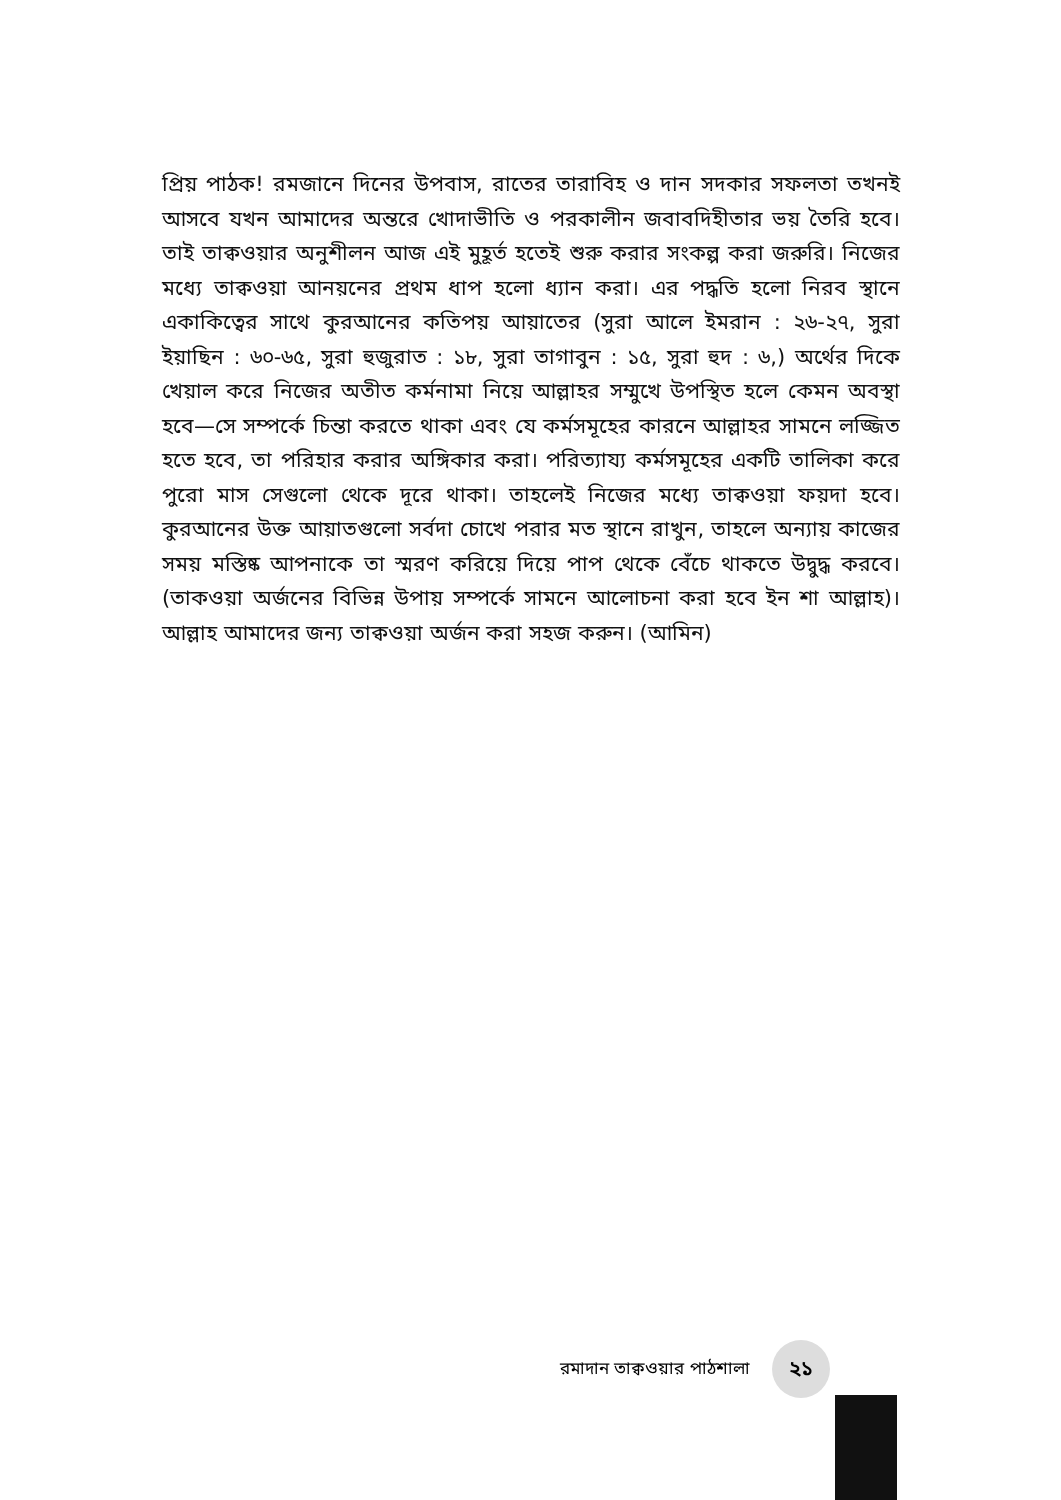প্রিয় পাঠক! রমজানে দিনের উপবাস, রাতের তারাবিহ ও দান সদকার সফলতা তখনই আসবে যখন আমাদের অন্তরে খোদাভীতি ও পরকালীন জবাবদিহীতার ভয় তৈরি হবে। তাই তাক্বওয়ার অনুশীলন আজ এই মুহূর্ত হতেই শুরু করার সংকল্প করা জরুরি। নিজের মধ্যে তাক্বওয়া আনয়নের প্রথম ধাপ হলো ধ্যান করা। এর পদ্ধতি হলো নিরব স্থানে একাকিত্বের সাথে কুরআনের কতিপয় আয়াতের (সুরা আলে ইমরান : ২৬-২৭, সুরা ইয়াছিন : ৬০-৬৫, সুরা হুজুরাত : ১৮, সুরা তাগাবুন : ১৫, সুরা হুদ : ৬,) অর্থের দিকে খেয়াল করে নিজের অতীত কর্মনামা নিয়ে আল্লাহর সম্মুখে উপস্থিত হলে কেমন অবস্থা হবে—সে সম্পর্কে চিন্তা করতে থাকা এবং যে কর্মসমূহের কারনে আল্লাহর সামনে লজ্জিত হতে হবে, তা পরিহার করার অঙ্গিকার করা। পরিত্যায্য কর্মসমূহের একটি তালিকা করে পুরো মাস সেগুলো থেকে দূরে থাকা। তাহলেই নিজের মধ্যে তাক্বওয়া ফয়দা হবে। কুরআনের উক্ত আয়াতগুলো সর্বদা চোখে পরার মত স্থানে রাখুন, তাহলে অন্যায় কাজের সময় মস্তিষ্ক আপনাকে তা স্মরণ করিয়ে দিয়ে পাপ থেকে বেঁচে থাকতে উদ্বুদ্ধ করবে। (তাকওয়া অর্জনের বিভিন্ন উপায় সম্পর্কে সামনে আলোচনা করা হবে ইন শা আল্লাহ)। আল্লাহ আমাদের জন্য তাক্বওয়া অর্জন করা সহজ করুন। (আমিন)
রমাদান তাক্বওয়ার পাঠশালা ২১